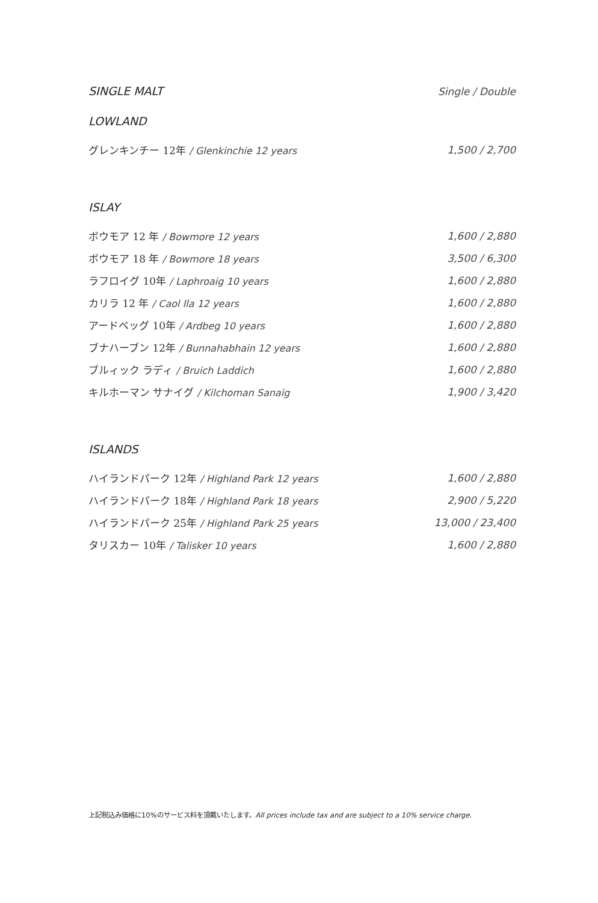SINGLE MALT
Single / Double
LOWLAND
| グレンキンチー 12年 / Glenkinchie 12 years | 1,500 / 2,700 |
ISLAY
| ボウモア 12 年 / Bowmore 12 years | 1,600 / 2,880 |
| ボウモア 18 年 / Bowmore 18 years | 3,500 / 6,300 |
| ラフロイグ 10年 / Laphroaig 10 years | 1,600 / 2,880 |
| カリラ 12 年 / Caol Ila 12 years | 1,600 / 2,880 |
| アードベッグ 10年 / Ardbeg 10 years | 1,600 / 2,880 |
| ブナハーブン 12年 / Bunnahabhain 12 years | 1,600 / 2,880 |
| ブルィック ラディ / Bruich Laddich | 1,600 / 2,880 |
| キルホーマン サナイグ / Kilchoman Sanaig | 1,900 / 3,420 |
ISLANDS
| ハイランドパーク 12年 / Highland Park 12 years | 1,600 / 2,880 |
| ハイランドパーク 18年 / Highland Park 18 years | 2,900 / 5,220 |
| ハイランドパーク 25年 / Highland Park 25 years | 13,000 / 23,400 |
| タリスカー 10年 / Talisker 10 years | 1,600 / 2,880 |
上記税込み価格に10%のサービス料を頂戴いたします。All prices include tax and are subject to a 10% service charge.